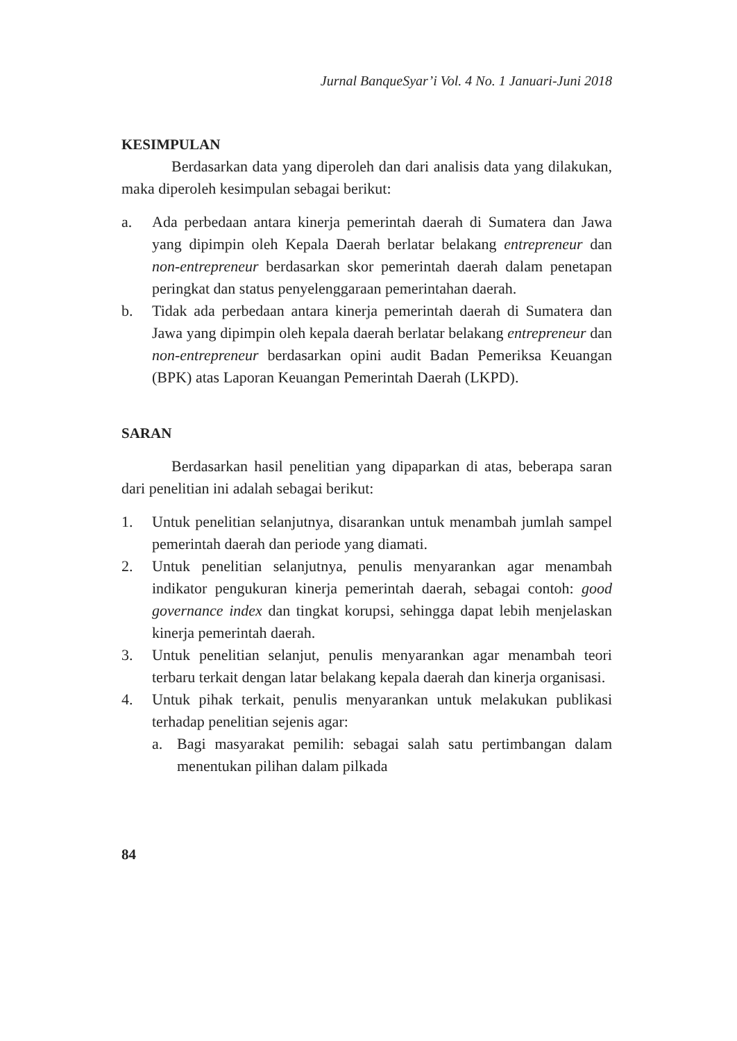Jurnal BanqueSyar’i Vol. 4 No. 1 Januari-Juni 2018
KESIMPULAN
Berdasarkan data yang diperoleh dan dari analisis data yang dilakukan, maka diperoleh kesimpulan sebagai berikut:
a. Ada perbedaan antara kinerja pemerintah daerah di Sumatera dan Jawa yang dipimpin oleh Kepala Daerah berlatar belakang entrepreneur dan non-entrepreneur berdasarkan skor pemerintah daerah dalam penetapan peringkat dan status penyelenggaraan pemerintahan daerah.
b. Tidak ada perbedaan antara kinerja pemerintah daerah di Sumatera dan Jawa yang dipimpin oleh kepala daerah berlatar belakang entrepreneur dan non-entrepreneur berdasarkan opini audit Badan Pemeriksa Keuangan (BPK) atas Laporan Keuangan Pemerintah Daerah (LKPD).
SARAN
Berdasarkan hasil penelitian yang dipaparkan di atas, beberapa saran dari penelitian ini adalah sebagai berikut:
1. Untuk penelitian selanjutnya, disarankan untuk menambah jumlah sampel pemerintah daerah dan periode yang diamati.
2. Untuk penelitian selanjutnya, penulis menyarankan agar menambah indikator pengukuran kinerja pemerintah daerah, sebagai contoh: good governance index dan tingkat korupsi, sehingga dapat lebih menjelaskan kinerja pemerintah daerah.
3. Untuk penelitian selanjut, penulis menyarankan agar menambah teori terbaru terkait dengan latar belakang kepala daerah dan kinerja organisasi.
4. Untuk pihak terkait, penulis menyarankan untuk melakukan publikasi terhadap penelitian sejenis agar:
a. Bagi masyarakat pemilih: sebagai salah satu pertimbangan dalam menentukan pilihan dalam pilkada
84